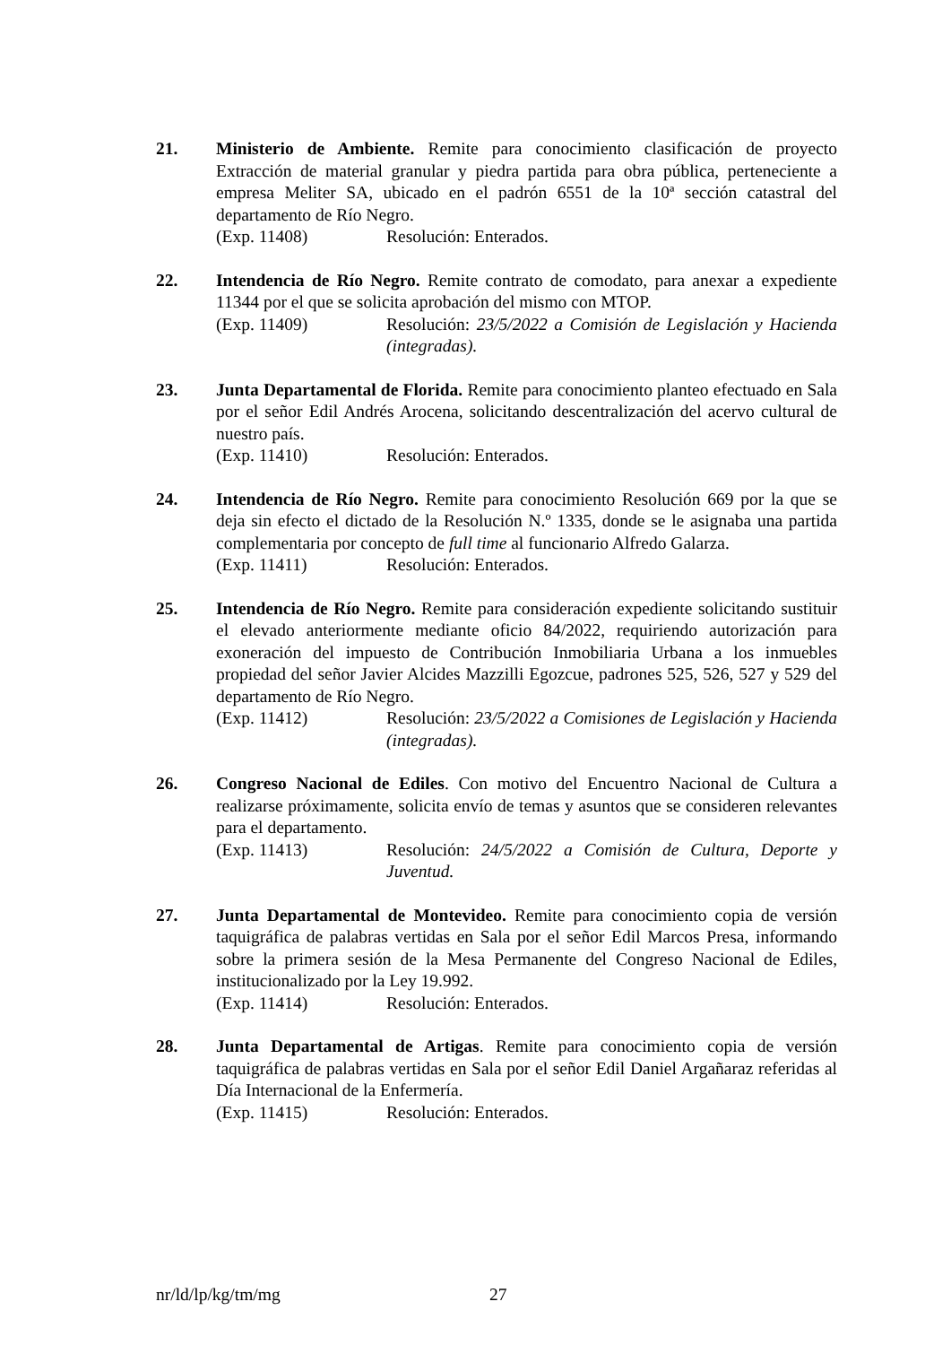21. Ministerio de Ambiente. Remite para conocimiento clasificación de proyecto Extracción de material granular y piedra partida para obra pública, perteneciente a empresa Meliter SA, ubicado en el padrón 6551 de la 10ª sección catastral del departamento de Río Negro.
(Exp. 11408) Resolución: Enterados.
22. Intendencia de Río Negro. Remite contrato de comodato, para anexar a expediente 11344 por el que se solicita aprobación del mismo con MTOP.
(Exp. 11409) Resolución: 23/5/2022 a Comisión de Legislación y Hacienda (integradas).
23. Junta Departamental de Florida. Remite para conocimiento planteo efectuado en Sala por el señor Edil Andrés Arocena, solicitando descentralización del acervo cultural de nuestro país.
(Exp. 11410) Resolución: Enterados.
24. Intendencia de Río Negro. Remite para conocimiento Resolución 669 por la que se deja sin efecto el dictado de la Resolución N.º 1335, donde se le asignaba una partida complementaria por concepto de full time al funcionario Alfredo Galarza.
(Exp. 11411) Resolución: Enterados.
25. Intendencia de Río Negro. Remite para consideración expediente solicitando sustituir el elevado anteriormente mediante oficio 84/2022, requiriendo autorización para exoneración del impuesto de Contribución Inmobiliaria Urbana a los inmuebles propiedad del señor Javier Alcides Mazzilli Egozcue, padrones 525, 526, 527 y 529 del departamento de Río Negro.
(Exp. 11412) Resolución: 23/5/2022 a Comisiones de Legislación y Hacienda (integradas).
26. Congreso Nacional de Ediles. Con motivo del Encuentro Nacional de Cultura a realizarse próximamente, solicita envío de temas y asuntos que se consideren relevantes para el departamento.
(Exp. 11413) Resolución: 24/5/2022 a Comisión de Cultura, Deporte y Juventud.
27. Junta Departamental de Montevideo. Remite para conocimiento copia de versión taquigráfica de palabras vertidas en Sala por el señor Edil Marcos Presa, informando sobre la primera sesión de la Mesa Permanente del Congreso Nacional de Ediles, institucionalizado por la Ley 19.992.
(Exp. 11414) Resolución: Enterados.
28. Junta Departamental de Artigas. Remite para conocimiento copia de versión taquigráfica de palabras vertidas en Sala por el señor Edil Daniel Argañaraz referidas al Día Internacional de la Enfermería.
(Exp. 11415) Resolución: Enterados.
nr/ld/lp/kg/tm/mg 27